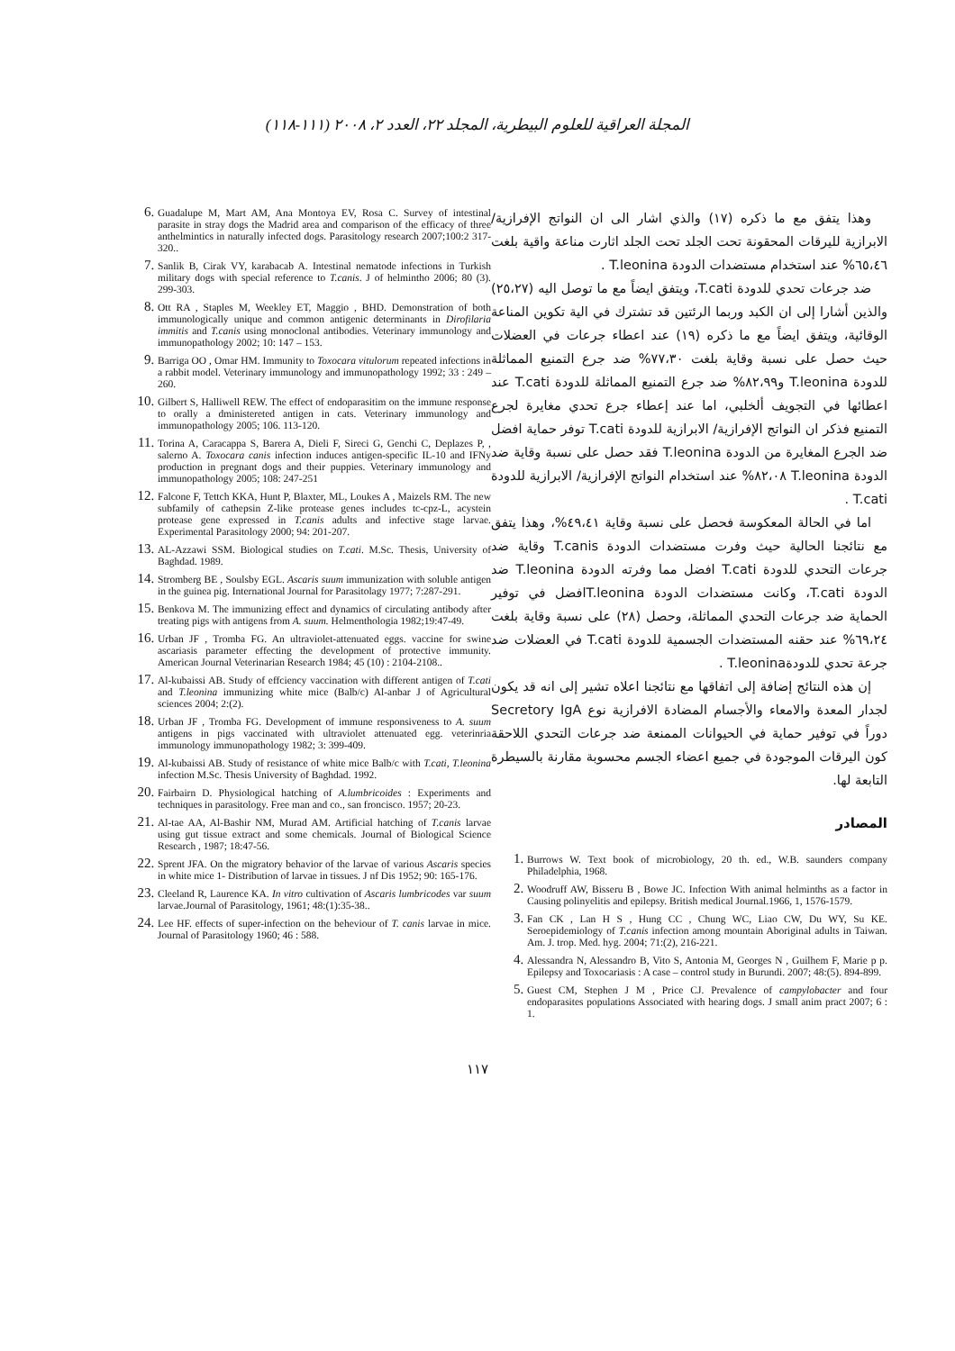المجلة العراقية للعلوم البيطرية، المجلد ٢٢، العدد ٢، ٢٠٠٨ (١١١-١١٨)
وهذا يتفق مع ما ذكره (١٧) والذي اشار الى ان النواتج الإفرازية/ الابرازية لليرقات المحقونة تحت الجلد تحت الجلد اثارت مناعة واقية بلغت ٦٥،٤٦% عند استخدام مستضدات الدودة T.leonina .
ضد جرعات تحدي للدودة T.cati، ويتفق ايضاً مع ما توصل اليه (٢٥،٢٧) والذين أشارا إلى ان الكبد وربما الرئتين قد تشترك في الية تكوين المناعة الوقائية، ويتفق ايضاً مع ما ذكره (١٩) عند اعطاء جرعات في العضلات حيث حصل على نسبة وقاية بلغت ٧٧،٣٠% ضد جرع التمنيع المماثلة للدودة T.leonina و٨٢،٩٩% ضد جرع التمنيع المماثلة للدودة T.cati عند اعطائها في التجويف ألخلبي، اما عند إعطاء جرع تحدي مغايرة لجرع التمنيع فذكر ان النواتج الإفرازية/ الابرازية للدودة T.cati توفر حماية افضل ضد الجرع المغايرة من الدودة T.leonina فقد حصل على نسبة وقاية ضد الدودة T.leonina ٨٢،٠٨% عند استخدام النواتج الإفرازية/ الابرازية للدودة T.cati .
اما في الحالة المعكوسة فحصل على نسبة وقاية ٤٩،٤١%، وهذا يتفق مع نتائجنا الحالية حيث وفرت مستضدات الدودة T.canis وقاية ضد جرعات التحدي للدودة T.cati افضل مما وفرته الدودة T.leonina ضد الدودة T.cati، وكانت مستضدات الدودة T.leoninaافضل في توفير الحماية ضد جرعات التحدي المماثلة، وحصل (٢٨) على نسبة وقاية بلغت ٦٩،٢٤% عند حقنه المستضدات الجسمية للدودة T.cati في العضلات ضد جرعة تحدي للدودةT.leonina .
إن هذه النتائج إضافة إلى اتفاقها مع نتائجنا اعلاه تشير إلى انه قد يكون لجدار المعدة والامعاء والأجسام المضادة الافرازية نوع Secretory IgA دوراً في توفير حماية في الحيوانات الممنعة ضد جرعات التحدي اللاحقة كون اليرقات الموجودة في جميع اعضاء الجسم محسوبة مقارنة بالسيطرة التابعة لها.
المصادر
Burrows W. Text book of microbiology, 20 th. ed., W.B. saunders company Philadelphia, 1968.
Woodruff AW, Bisseru B , Bowe JC. Infection With animal helminths as a factor in Causing polinyelitis and epilepsy. British medical Journal.1966, 1, 1576-1579.
Fan CK , Lan H S , Hung CC , Chung WC, Liao CW, Du WY, Su KE. Seroepidemiology of T.canis infection among mountain Aboriginal adults in Taiwan. Am. J. trop. Med. hyg. 2004; 71:(2), 216-221.
Alessandra N, Alessandro B, Vito S, Antonia M, Georges N , Guilhem F, Marie p p. Epilepsy and Toxocariasis : A case – control study in Burundi. 2007; 48:(5). 894-899.
Guest CM, Stephen J M , Price CJ. Prevalence of campylobacter and four endoparasites populations Associated with hearing dogs. J small anim pract 2007; 6 : 1.
Guadalupe M, Mart AM, Ana Montoya EV, Rosa C. Survey of intestinal parasite in stray dogs the Madrid area and comparison of the efficacy of three anthelmintics in naturally infected dogs. Parasitology research 2007;100:2 317-320..
Sanlik B, Cirak VY, karabacab A. Intestinal nematode infections in Turkish military dogs with special reference to T.canis. J of helmintho 2006; 80 (3). 299-303.
Ott RA , Staples M, Weekley ET, Maggio , BHD. Demonstration of both immunologically unique and common antigenic determinants in Dirofilaria immitis and T.canis using monoclonal antibodies. Veterinary immunology and immunopathology 2002; 10: 147 – 153.
Barriga OO , Omar HM. Immunity to Toxocara vitulorum repeated infections in a rabbit model. Veterinary immunology and immunopathology 1992; 33 : 249 – 260.
Gilbert S, Halliwell REW. The effect of endoparasitim on the immune response to orally a dministereted antigen in cats. Veterinary immunology and immunopathology 2005; 106. 113-120.
Torina A, Caracappa S, Barera A, Dieli F, Sireci G, Genchi C, Deplazes P, , salerno A. Toxocara canis infection induces antigen-specific IL-10 and IFNy production in pregnant dogs and their puppies. Veterinary immunology and immunopathology 2005; 108: 247-251
Falcone F, Tettch KKA, Hunt P, Blaxter, ML, Loukes A , Maizels RM. The new subfamily of cathepsin Z-like protease genes includes tc-cpz-L, acystein protease gene expressed in T.canis adults and infective stage larvae. Experimental Parasitology 2000; 94: 201-207.
AL-Azzawi SSM. Biological studies on T.cati. M.Sc. Thesis, University of Baghdad. 1989.
Stromberg BE , Soulsby EGL. Ascaris suum immunization with soluble antigen in the guinea pig. International Journal for Parasitolagy 1977; 7:287-291.
Benkova M. The immunizing effect and dynamics of circulating antibody after treating pigs with antigens from A. suum. Helmenthologia 1982;19:47-49.
Urban JF , Tromba FG. An ultraviolet-attenuated eggs. vaccine for swine ascariasis parameter effecting the development of protective immunity. American Journal Veterinarian Research 1984; 45 (10) : 2104-2108..
Al-kubaissi AB. Study of effciency vaccination with different antigen of T.cati and T.leonina immunizing white mice (Balb/c) Al-anbar J of Agricultural sciences 2004; 2:(2).
Urban JF , Tromba FG. Development of immune responsiveness to A. suum antigens in pigs vaccinated with ultraviolet attenuated egg. veterinria immunology immunopathology 1982; 3: 399-409.
Al-kubaissi AB. Study of resistance of white mice Balb/c with T.cati, T.leonina infection M.Sc. Thesis University of Baghdad. 1992.
Fairbairn D. Physiological hatching of A.lumbricoides : Experiments and techniques in parasitology. Free man and co., san froncisco. 1957; 20-23.
Al-tae AA, Al-Bashir NM, Murad AM. Artificial hatching of T.canis larvae using gut tissue extract and some chemicals. Journal of Biological Science Research , 1987; 18:47-56.
Sprent JFA. On the migratory behavior of the larvae of various Ascaris species in white mice 1- Distribution of larvae in tissues. J nf Dis 1952; 90: 165-176.
Cleeland R, Laurence KA. In vitro cultivation of Ascaris lumbricodes var suum larvae.Journal of Parasitology, 1961; 48:(1):35-38..
Lee HF. effects of super-infection on the beheviour of T. canis larvae in mice. Journal of Parasitology 1960; 46 : 588.
١١٧